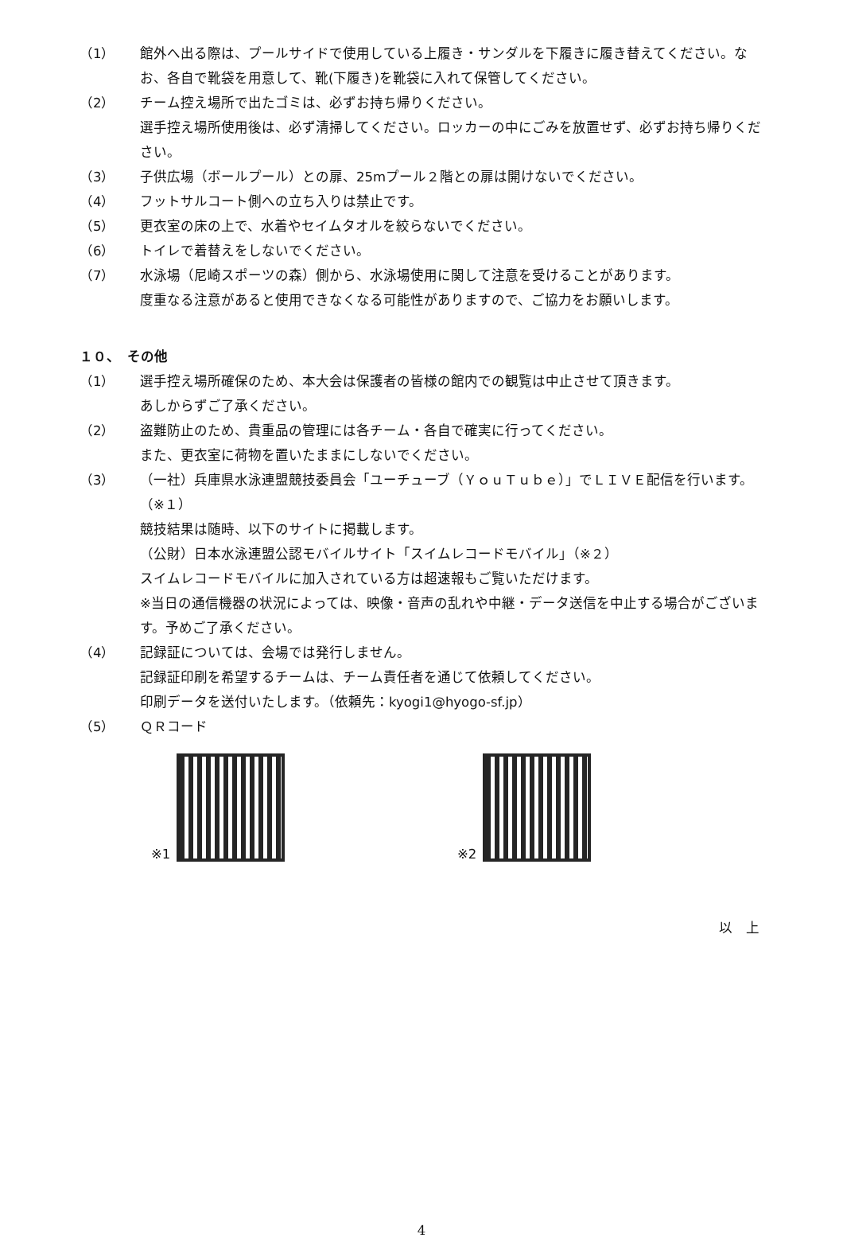（1） 館外へ出る際は、プールサイドで使用している上履き・サンダルを下履きに履き替えてください。なお、各自で靴袋を用意して、靴(下履き)を靴袋に入れて保管してください。
（2） チーム控え場所で出たゴミは、必ずお持ち帰りください。
選手控え場所使用後は、必ず清掃してください。ロッカーの中にごみを放置せず、必ずお持ち帰りください。
（3） 子供広場（ボールプール）との扉、25mプール２階との扉は開けないでください。
（4） フットサルコート側への立ち入りは禁止です。
（5） 更衣室の床の上で、水着やセイムタオルを絞らないでください。
（6） トイレで着替えをしないでください。
（7） 水泳場（尼崎スポーツの森）側から、水泳場使用に関して注意を受けることがあります。
度重なる注意があると使用できなくなる可能性がありますので、ご協力をお願いします。
１０、　その他
（1） 選手控え場所確保のため、本大会は保護者の皆様の館内での観覧は中止させて頂きます。
あしからずご了承ください。
（2） 盗難防止のため、貴重品の管理には各チーム・各自で確実に行ってください。
また、更衣室に荷物を置いたままにしないでください。
（3） （一社）兵庫県水泳連盟競技委員会「ユーチューブ（ＹｏｕＴｕｂｅ）」でＬＩＶＥ配信を行います。（※１）
競技結果は随時、以下のサイトに掲載します。
（公財）日本水泳連盟公認モバイルサイト「スイムレコードモバイル」（※２）
スイムレコードモバイルに加入されている方は超速報もご覧いただけます。
※当日の通信機器の状況によっては、映像・音声の乱れや中継・データ送信を中止する場合がございます。予めご了承ください。
（4） 記録証については、会場では発行しません。
記録証印刷を希望するチームは、チーム責任者を通じて依頼してください。
印刷データを送付いたします。（依頼先：kyogi1@hyogo-sf.jp）
（5） ＱＲコード
※1 ※2
以　上
4